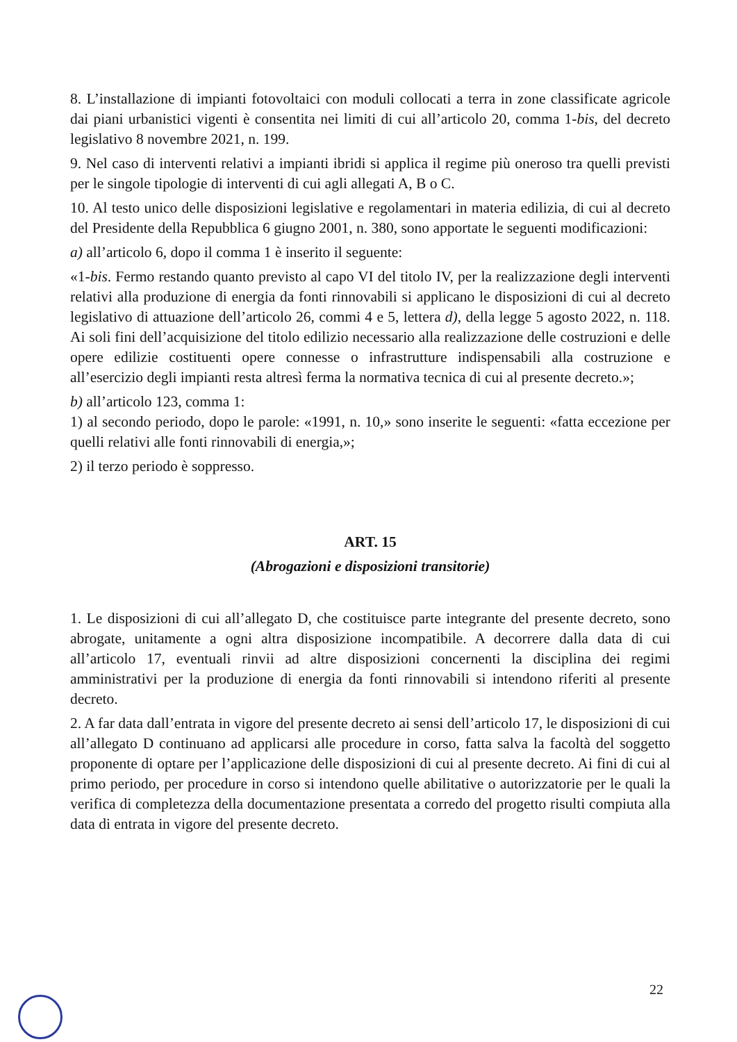8. L’installazione di impianti fotovoltaici con moduli collocati a terra in zone classificate agricole dai piani urbanistici vigenti è consentita nei limiti di cui all’articolo 20, comma 1-bis, del decreto legislativo 8 novembre 2021, n. 199.
9. Nel caso di interventi relativi a impianti ibridi si applica il regime più oneroso tra quelli previsti per le singole tipologie di interventi di cui agli allegati A, B o C.
10. Al testo unico delle disposizioni legislative e regolamentari in materia edilizia, di cui al decreto del Presidente della Repubblica 6 giugno 2001, n. 380, sono apportate le seguenti modificazioni:
a) all’articolo 6, dopo il comma 1 è inserito il seguente:
«1-bis. Fermo restando quanto previsto al capo VI del titolo IV, per la realizzazione degli interventi relativi alla produzione di energia da fonti rinnovabili si applicano le disposizioni di cui al decreto legislativo di attuazione dell’articolo 26, commi 4 e 5, lettera d), della legge 5 agosto 2022, n. 118. Ai soli fini dell’acquisizione del titolo edilizio necessario alla realizzazione delle costruzioni e delle opere edilizie costituenti opere connesse o infrastrutture indispensabili alla costruzione e all’esercizio degli impianti resta altresì ferma la normativa tecnica di cui al presente decreto.»;
b) all’articolo 123, comma 1:
1) al secondo periodo, dopo le parole: «1991, n. 10,» sono inserite le seguenti: «fatta eccezione per quelli relativi alle fonti rinnovabili di energia,»;
2) il terzo periodo è soppresso.
ART. 15
(Abrogazioni e disposizioni transitorie)
1. Le disposizioni di cui all’allegato D, che costituisce parte integrante del presente decreto, sono abrogate, unitamente a ogni altra disposizione incompatibile. A decorrere dalla data di cui all’articolo 17, eventuali rinvii ad altre disposizioni concernenti la disciplina dei regimi amministrativi per la produzione di energia da fonti rinnovabili si intendono riferiti al presente decreto.
2. A far data dall’entrata in vigore del presente decreto ai sensi dell’articolo 17, le disposizioni di cui all’allegato D continuano ad applicarsi alle procedure in corso, fatta salva la facoltà del soggetto proponente di optare per l’applicazione delle disposizioni di cui al presente decreto. Ai fini di cui al primo periodo, per procedure in corso si intendono quelle abilitative o autorizzatorie per le quali la verifica di completezza della documentazione presentata a corredo del progetto risulti compiuta alla data di entrata in vigore del presente decreto.
22